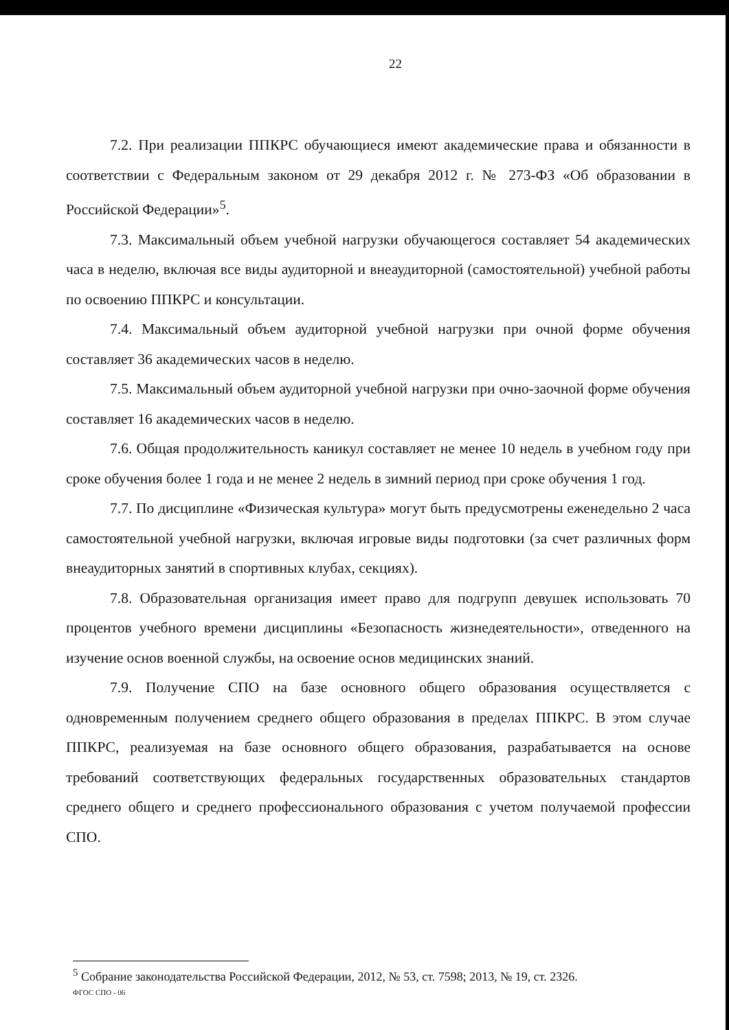22
7.2. При реализации ППКРС обучающиеся имеют академические права и обязанности в соответствии с Федеральным законом от 29 декабря 2012 г. № 273-ФЗ «Об образовании в Российской Федерации»<sup>5</sup>.
7.3. Максимальный объем учебной нагрузки обучающегося составляет 54 академических часа в неделю, включая все виды аудиторной и внеаудиторной (самостоятельной) учебной работы по освоению ППКРС и консультации.
7.4. Максимальный объем аудиторной учебной нагрузки при очной форме обучения составляет 36 академических часов в неделю.
7.5. Максимальный объем аудиторной учебной нагрузки при очно-заочной форме обучения составляет 16 академических часов в неделю.
7.6. Общая продолжительность каникул составляет не менее 10 недель в учебном году при сроке обучения более 1 года и не менее 2 недель в зимний период при сроке обучения 1 год.
7.7. По дисциплине «Физическая культура» могут быть предусмотрены еженедельно 2 часа самостоятельной учебной нагрузки, включая игровые виды подготовки (за счет различных форм внеаудиторных занятий в спортивных клубах, секциях).
7.8. Образовательная организация имеет право для подгрупп девушек использовать 70 процентов учебного времени дисциплины «Безопасность жизнедеятельности», отведенного на изучение основ военной службы, на освоение основ медицинских знаний.
7.9. Получение СПО на базе основного общего образования осуществляется с одновременным получением среднего общего образования в пределах ППКРС. В этом случае ППКРС, реализуемая на базе основного общего образования, разрабатывается на основе требований соответствующих федеральных государственных образовательных стандартов среднего общего и среднего профессионального образования с учетом получаемой профессии СПО.
<sup>5</sup> Собрание законодательства Российской Федерации, 2012, № 53, ст. 7598; 2013, № 19, ст. 2326.
ФГОС СПО - 06